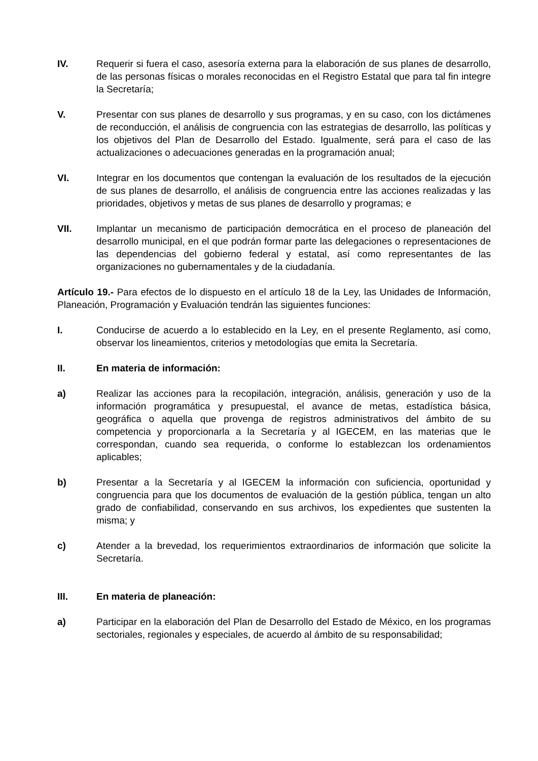IV. Requerir si fuera el caso, asesoría externa para la elaboración de sus planes de desarrollo, de las personas físicas o morales reconocidas en el Registro Estatal que para tal fin integre la Secretaría;
V. Presentar con sus planes de desarrollo y sus programas, y en su caso, con los dictámenes de reconducción, el análisis de congruencia con las estrategias de desarrollo, las políticas y los objetivos del Plan de Desarrollo del Estado. Igualmente, será para el caso de las actualizaciones o adecuaciones generadas en la programación anual;
VI. Integrar en los documentos que contengan la evaluación de los resultados de la ejecución de sus planes de desarrollo, el análisis de congruencia entre las acciones realizadas y las prioridades, objetivos y metas de sus planes de desarrollo y programas; e
VII. Implantar un mecanismo de participación democrática en el proceso de planeación del desarrollo municipal, en el que podrán formar parte las delegaciones o representaciones de las dependencias del gobierno federal y estatal, así como representantes de las organizaciones no gubernamentales y de la ciudadanía.
Artículo 19.- Para efectos de lo dispuesto en el artículo 18 de la Ley, las Unidades de Información, Planeación, Programación y Evaluación tendrán las siguientes funciones:
I. Conducirse de acuerdo a lo establecido en la Ley, en el presente Reglamento, así como, observar los lineamientos, criterios y metodologías que emita la Secretaría.
II. En materia de información:
a) Realizar las acciones para la recopilación, integración, análisis, generación y uso de la información programática y presupuestal, el avance de metas, estadística básica, geográfica o aquella que provenga de registros administrativos del ámbito de su competencia y proporcionarla a la Secretaría y al IGECEM, en las materias que le correspondan, cuando sea requerida, o conforme lo establezcan los ordenamientos aplicables;
b) Presentar a la Secretaría y al IGECEM la información con suficiencia, oportunidad y congruencia para que los documentos de evaluación de la gestión pública, tengan un alto grado de confiabilidad, conservando en sus archivos, los expedientes que sustenten la misma; y
c) Atender a la brevedad, los requerimientos extraordinarios de información que solicite la Secretaría.
III. En materia de planeación:
a) Participar en la elaboración del Plan de Desarrollo del Estado de México, en los programas sectoriales, regionales y especiales, de acuerdo al ámbito de su responsabilidad;